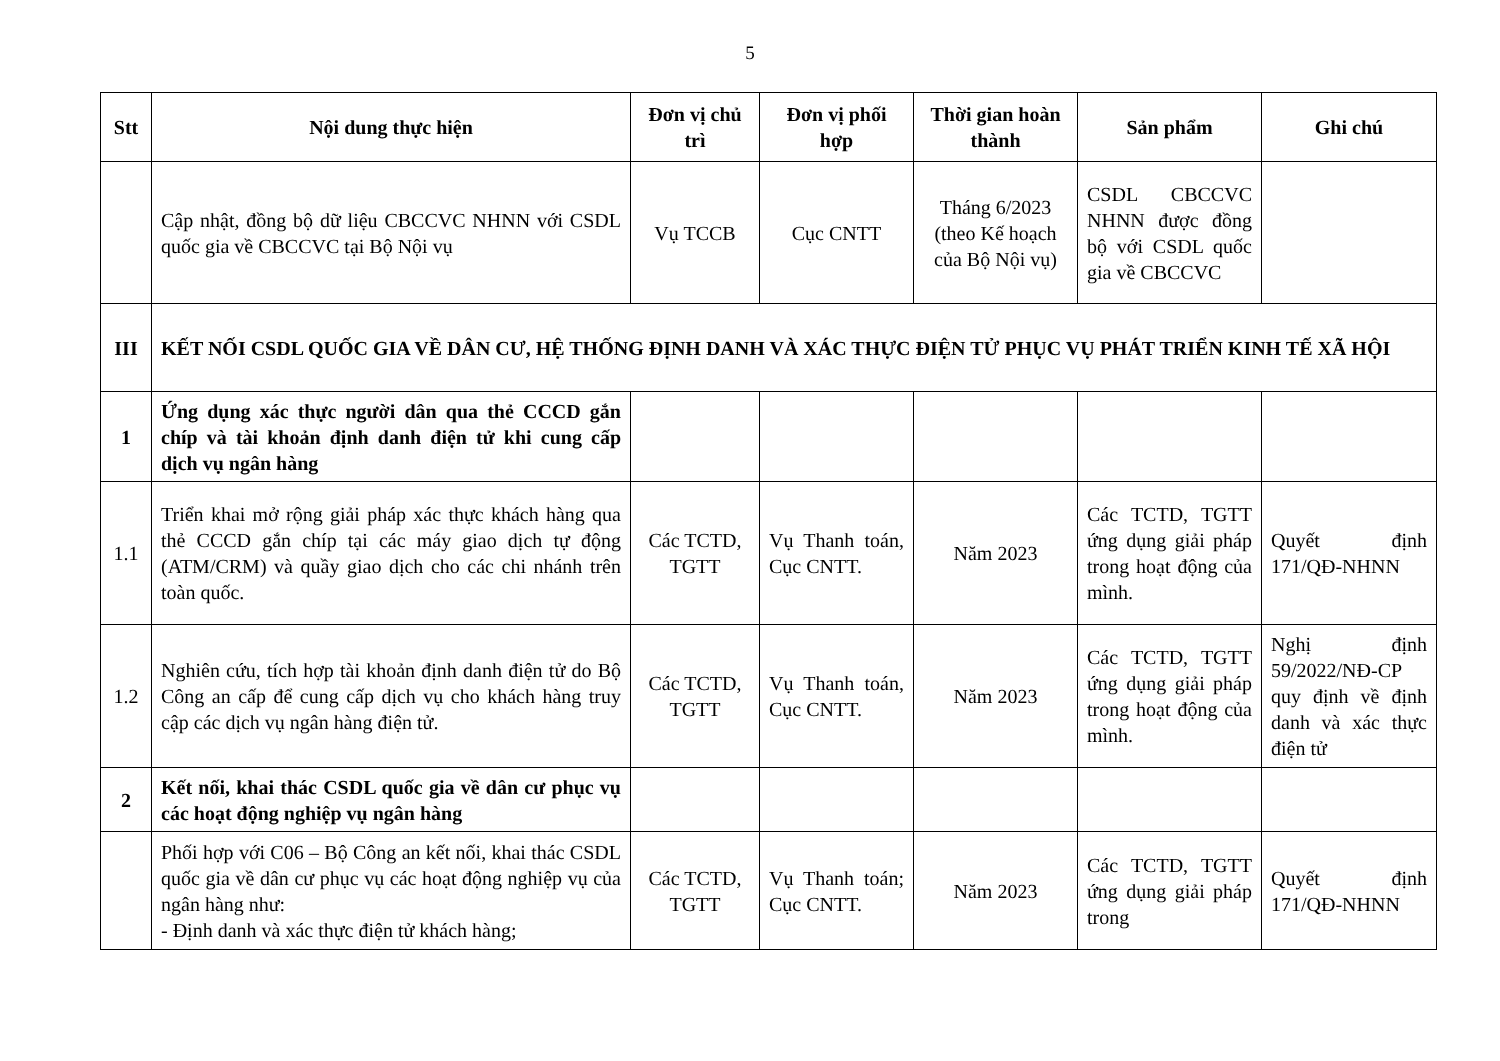5
| Stt | Nội dung thực hiện | Đơn vị chủ trì | Đơn vị phối hợp | Thời gian hoàn thành | Sản phẩm | Ghi chú |
| --- | --- | --- | --- | --- | --- | --- |
| | Cập nhật, đồng bộ dữ liệu CBCCVC NHNN với CSDL quốc gia về CBCCVC tại Bộ Nội vụ | Vụ TCCB | Cục CNTT | Tháng 6/2023 (theo Kế hoạch của Bộ Nội vụ) | CSDL CBCCVC NHNN được đồng bộ với CSDL quốc gia về CBCCVC | |
| III | KẾT NỐI CSDL QUỐC GIA VỀ DÂN CƯ, HỆ THỐNG ĐỊNH DANH VÀ XÁC THỰC ĐIỆN TỬ PHỤC VỤ PHÁT TRIỂN KINH TẾ XÃ HỘI | | | | | |
| 1 | Ứng dụng xác thực người dân qua thẻ CCCD gắn chíp và tài khoản định danh điện tử khi cung cấp dịch vụ ngân hàng | | | | | |
| 1.1 | Triển khai mở rộng giải pháp xác thực khách hàng qua thẻ CCCD gắn chíp tại các máy giao dịch tự động (ATM/CRM) và quầy giao dịch cho các chi nhánh trên toàn quốc. | Các TCTD, TGTT | Vụ Thanh toán, Cục CNTT. | Năm 2023 | Các TCTD, TGTT ứng dụng giải pháp trong hoạt động của mình. | Quyết định 171/QĐ-NHNN |
| 1.2 | Nghiên cứu, tích hợp tài khoản định danh điện tử do Bộ Công an cấp để cung cấp dịch vụ cho khách hàng truy cập các dịch vụ ngân hàng điện tử. | Các TCTD, TGTT | Vụ Thanh toán, Cục CNTT. | Năm 2023 | Các TCTD, TGTT ứng dụng giải pháp trong hoạt động của mình. | Nghị định 59/2022/NĐ-CP quy định về định danh và xác thực điện tử |
| 2 | Kết nối, khai thác CSDL quốc gia về dân cư phục vụ các hoạt động nghiệp vụ ngân hàng | | | | | |
| | Phối hợp với C06 – Bộ Công an kết nối, khai thác CSDL quốc gia về dân cư phục vụ các hoạt động nghiệp vụ của ngân hàng như: - Định danh và xác thực điện tử khách hàng; | Các TCTD, TGTT | Vụ Thanh toán; Cục CNTT. | Năm 2023 | Các TCTD, TGTT ứng dụng giải pháp trong | Quyết định 171/QĐ-NHNN |